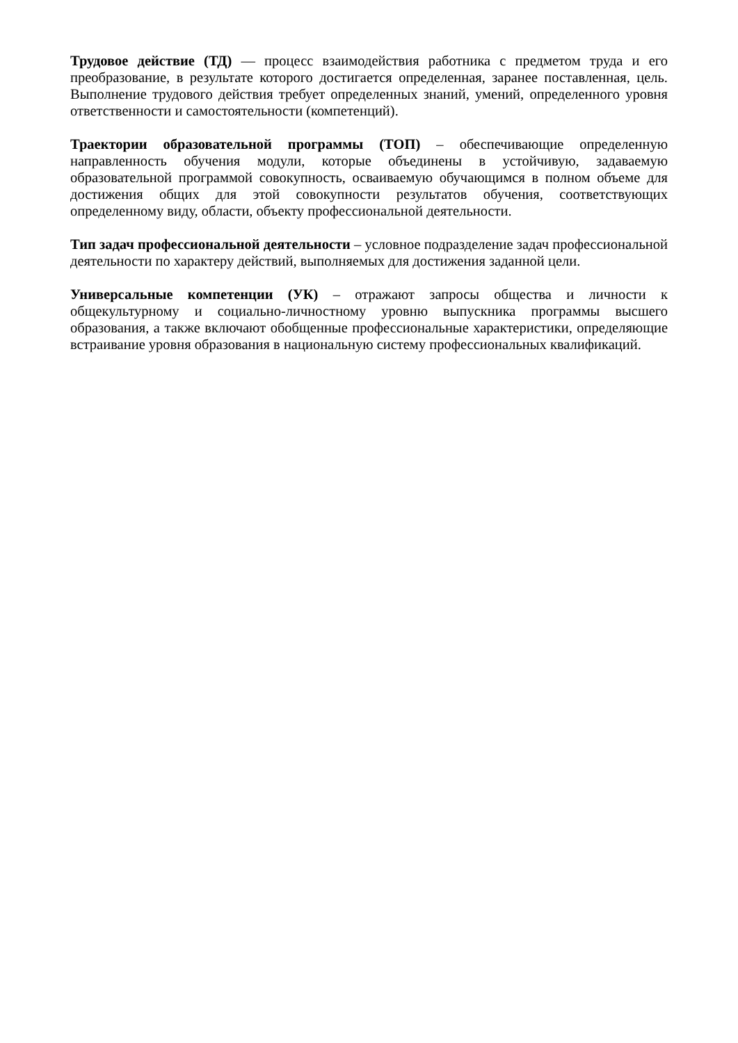Трудовое действие (ТД) — процесс взаимодействия работника с предметом труда и его преобразование, в результате которого достигается определенная, заранее поставленная, цель. Выполнение трудового действия требует определенных знаний, умений, определенного уровня ответственности и самостоятельности (компетенций).
Траектории образовательной программы (ТОП) – обеспечивающие определенную направленность обучения модули, которые объединены в устойчивую, задаваемую образовательной программой совокупность, осваиваемую обучающимся в полном объеме для достижения общих для этой совокупности результатов обучения, соответствующих определенному виду, области, объекту профессиональной деятельности.
Тип задач профессиональной деятельности – условное подразделение задач профессиональной деятельности по характеру действий, выполняемых для достижения заданной цели.
Универсальные компетенции (УК) – отражают запросы общества и личности к общекультурному и социально-личностному уровню выпускника программы высшего образования, а также включают обобщенные профессиональные характеристики, определяющие встраивание уровня образования в национальную систему профессиональных квалификаций.